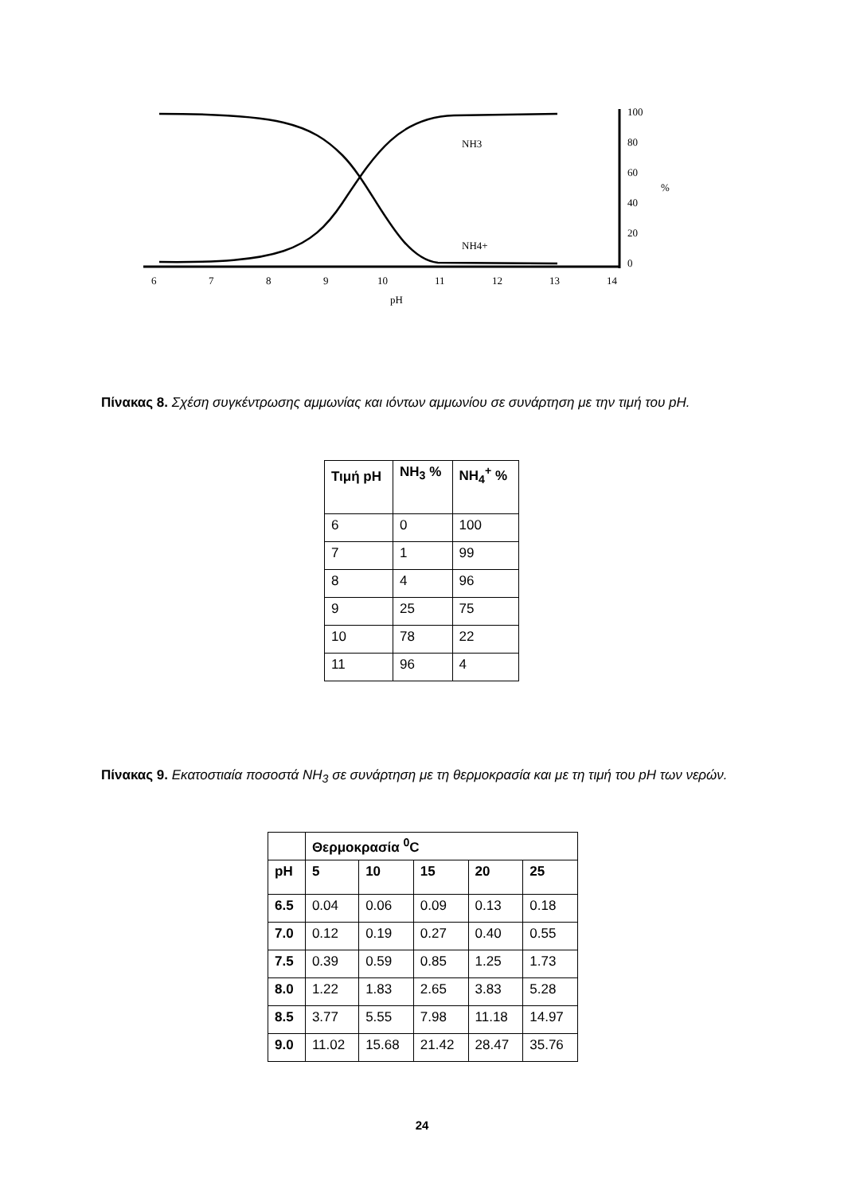NH3
NH4+
100
80
60
40
20
0
%
6
7
8
9
10
11
12
13
14
pH
Πίνακας 8. Σχέση συγκέντρωσης αμμωνίας και ιόντων αμμωνίου σε συνάρτηση με την τιμή του pH.
| Τιμή pH | NH<sub>3</sub> % | NH<sub>4</sub><sup>+</sup> % |
| --- | --- | --- |
| 6 | 0 | 100 |
| 7 | 1 | 99 |
| 8 | 4 | 96 |
| 9 | 25 | 75 |
| 10 | 78 | 22 |
| 11 | 96 | 4 |
Πίνακας 9. Εκατοστιαία ποσοστά NH<sub>3</sub> σε συνάρτηση με τη θερμοκρασία και με τη τιμή του pH των νερών.
| | Θερμοκρασία <sup>0</sup>C | | | | |
| --- | --- | --- | --- | --- | --- |
| pH | 5 | 10 | 15 | 20 | 25 |
| 6.5 | 0.04 | 0.06 | 0.09 | 0.13 | 0.18 |
| 7.0 | 0.12 | 0.19 | 0.27 | 0.40 | 0.55 |
| 7.5 | 0.39 | 0.59 | 0.85 | 1.25 | 1.73 |
| 8.0 | 1.22 | 1.83 | 2.65 | 3.83 | 5.28 |
| 8.5 | 3.77 | 5.55 | 7.98 | 11.18 | 14.97 |
| 9.0 | 11.02 | 15.68 | 21.42 | 28.47 | 35.76 |
24